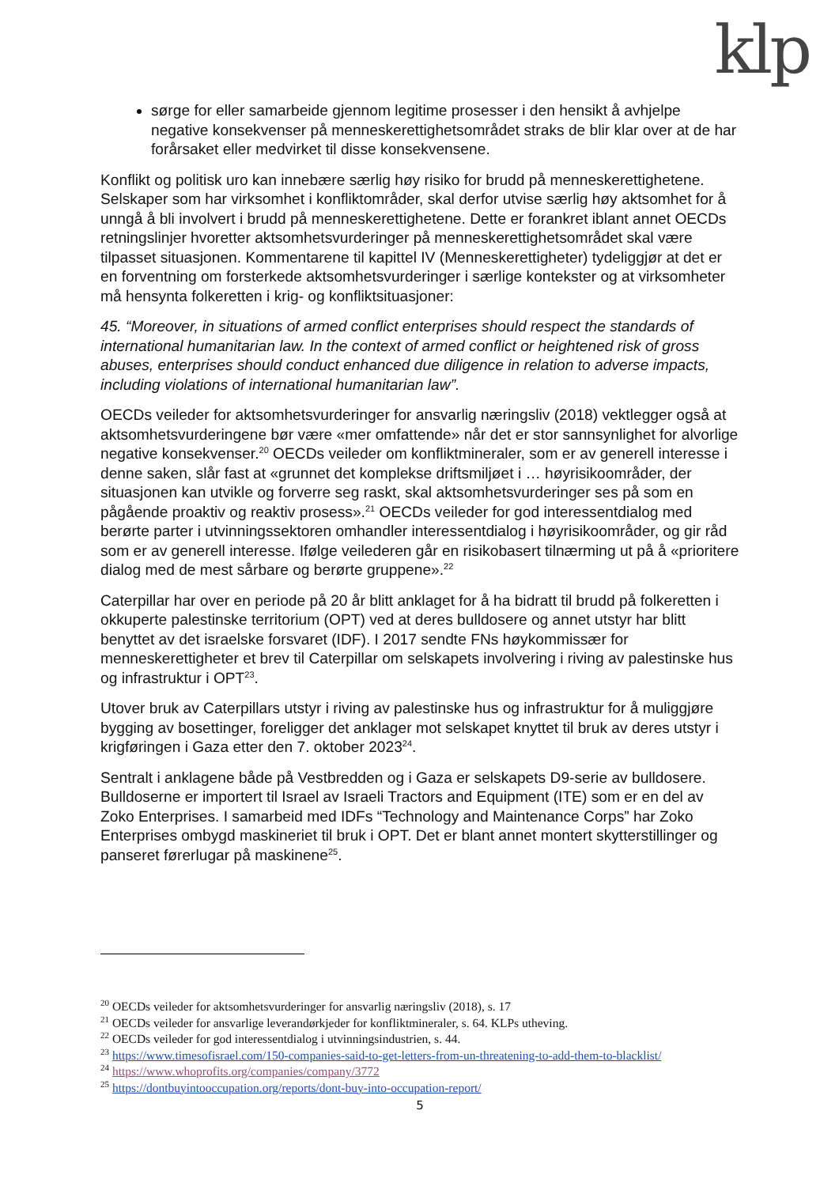klp
sørge for eller samarbeide gjennom legitime prosesser i den hensikt å avhjelpe negative konsekvenser på menneskerettighetsområdet straks de blir klar over at de har forårsaket eller medvirket til disse konsekvensene.
Konflikt og politisk uro kan innebære særlig høy risiko for brudd på menneskerettighetene. Selskaper som har virksomhet i konfliktområder, skal derfor utvise særlig høy aktsomhet for å unngå å bli involvert i brudd på menneskerettighetene. Dette er forankret iblant annet OECDs retningslinjer hvoretter aktsomhetsvurderinger på menneskerettighetsområdet skal være tilpasset situasjonen. Kommentarene til kapittel IV (Menneskerettigheter) tydeliggjør at det er en forventning om forsterkede aktsomhetsvurderinger i særlige kontekster og at virksomheter må hensynta folkeretten i krig- og konfliktsituasjoner:
45. “Moreover, in situations of armed conflict enterprises should respect the standards of international humanitarian law. In the context of armed conflict or heightened risk of gross abuses, enterprises should conduct enhanced due diligence in relation to adverse impacts, including violations of international humanitarian law”.
OECDs veileder for aktsomhetsvurderinger for ansvarlig næringsliv (2018) vektlegger også at aktsomhetsvurderingene bør være «mer omfattende» når det er stor sannsynlighet for alvorlige negative konsekvenser.<sup>20</sup> OECDs veileder om konfliktmineraler, som er av generell interesse i denne saken, slår fast at «grunnet det komplekse driftsmiljøet i … høyrisikoområder, der situasjonen kan utvikle og forverre seg raskt, skal aktsomhetsvurderinger ses på som en pågående proaktiv og reaktiv prosess».<sup>21</sup> OECDs veileder for god interessentdialog med berørte parter i utvinningssektoren omhandler interessentdialog i høyrisikoområder, og gir råd som er av generell interesse. Ifølge veilederen går en risikobasert tilnærming ut på å «prioritere dialog med de mest sårbare og berørte gruppene».<sup>22</sup>
Caterpillar har over en periode på 20 år blitt anklaget for å ha bidratt til brudd på folkeretten i okkuperte palestinske territorium (OPT) ved at deres bulldosere og annet utstyr har blitt benyttet av det israelske forsvaret (IDF). I 2017 sendte FNs høykommissær for menneskerettigheter et brev til Caterpillar om selskapets involvering i riving av palestinske hus og infrastruktur i OPT<sup>23</sup>.
Utover bruk av Caterpillars utstyr i riving av palestinske hus og infrastruktur for å muliggjøre bygging av bosettinger, foreligger det anklager mot selskapet knyttet til bruk av deres utstyr i krigføringen i Gaza etter den 7. oktober 2023<sup>24</sup>.
Sentralt i anklagene både på Vestbredden og i Gaza er selskapets D9-serie av bulldosere. Bulldoserne er importert til Israel av Israeli Tractors and Equipment (ITE) som er en del av Zoko Enterprises. I samarbeid med IDFs “Technology and Maintenance Corps” har Zoko Enterprises ombygd maskineriet til bruk i OPT. Det er blant annet montert skytterstillinger og panseret førerlugar på maskinene<sup>25</sup>.
<sup>20</sup> OECDs veileder for aktsomhetsvurderinger for ansvarlig næringsliv (2018), s. 17
<sup>21</sup> OECDs veileder for ansvarlige leverandørkjeder for konfliktmineraler, s. 64. KLPs utheving.
<sup>22</sup> OECDs veileder for god interessentdialog i utvinningsindustrien, s. 44.
<sup>23</sup> https://www.timesofisrael.com/150-companies-said-to-get-letters-from-un-threatening-to-add-them-to-blacklist/
<sup>24</sup> https://www.whoprofits.org/companies/company/3772
<sup>25</sup> https://dontbuyintooccupation.org/reports/dont-buy-into-occupation-report/
5